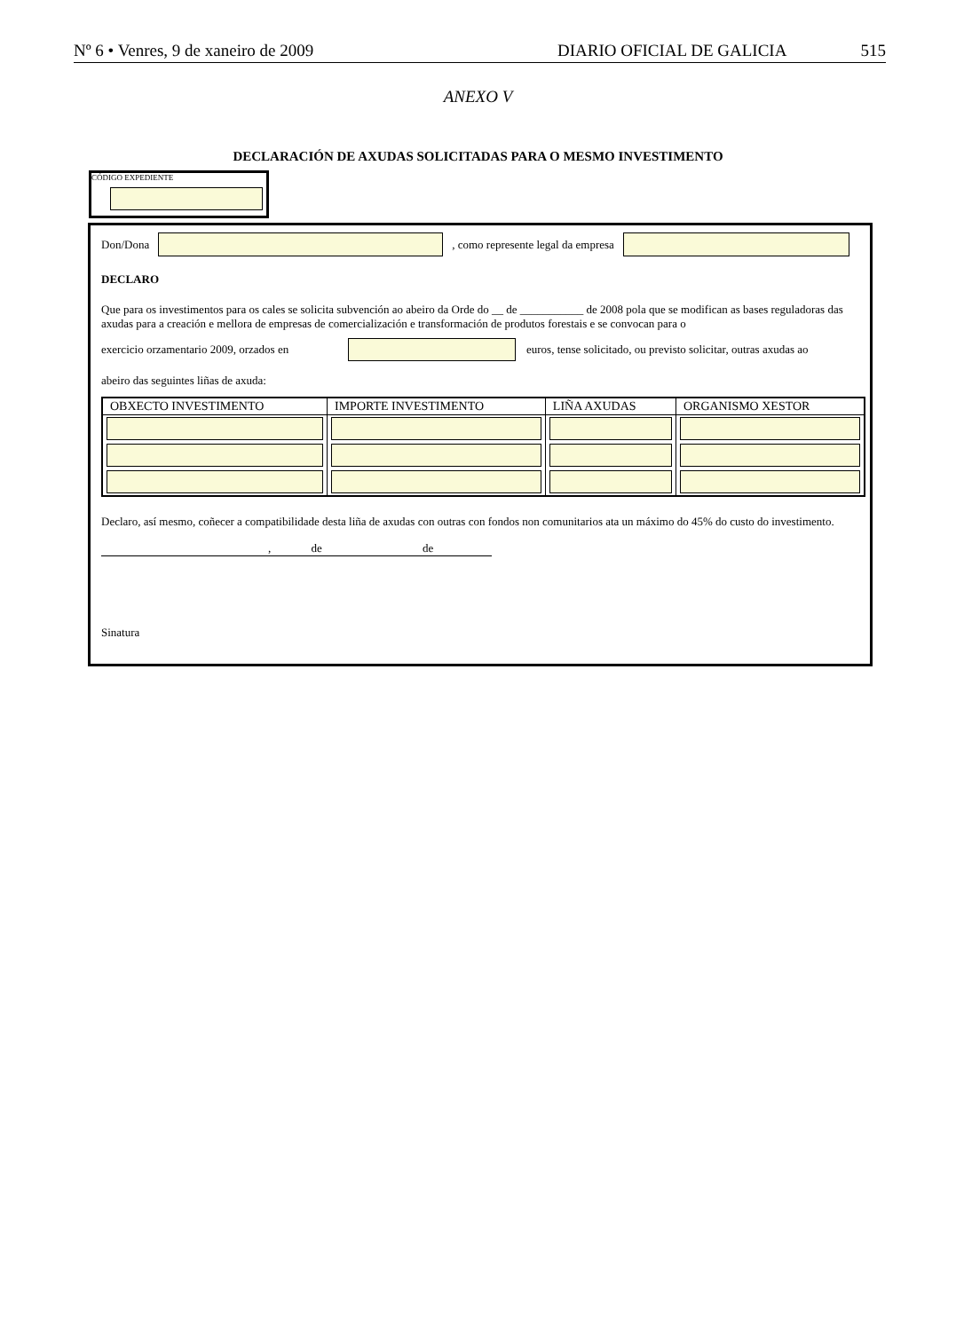Nº 6 • Venres, 9 de xaneiro de 2009 DIARIO OFICIAL DE GALICIA 515
ANEXO V
DECLARACIÓN DE AXUDAS SOLICITADAS PARA O MESMO INVESTIMENTO
CÓDIGO EXPEDIENTE
Don/Dona
, como represente legal da empresa
DECLARO
Que para os investimentos para os cales se solicita subvención ao abeiro da Orde do __ de ___________ de 2008 pola que se modifican as bases reguladoras das axudas para a creación e mellora de empresas de comercialización e transformación de produtos forestais e se convocan para o
exercicio orzamentario 2009, orzados en
euros, tense solicitado, ou previsto solicitar, outras axudas ao
abeiro das seguintes liñas de axuda:
| OBXECTO INVESTIMENTO | IMPORTE INVESTIMENTO | LIÑA AXUDAS | ORGANISMO XESTOR |
| --- | --- | --- | --- |
Declaro, así mesmo, coñecer a compatibilidade desta liña de axudas con outras con fondos non comunitarios ata un máximo do 45% do custo do investimento.
, de de
Sinatura